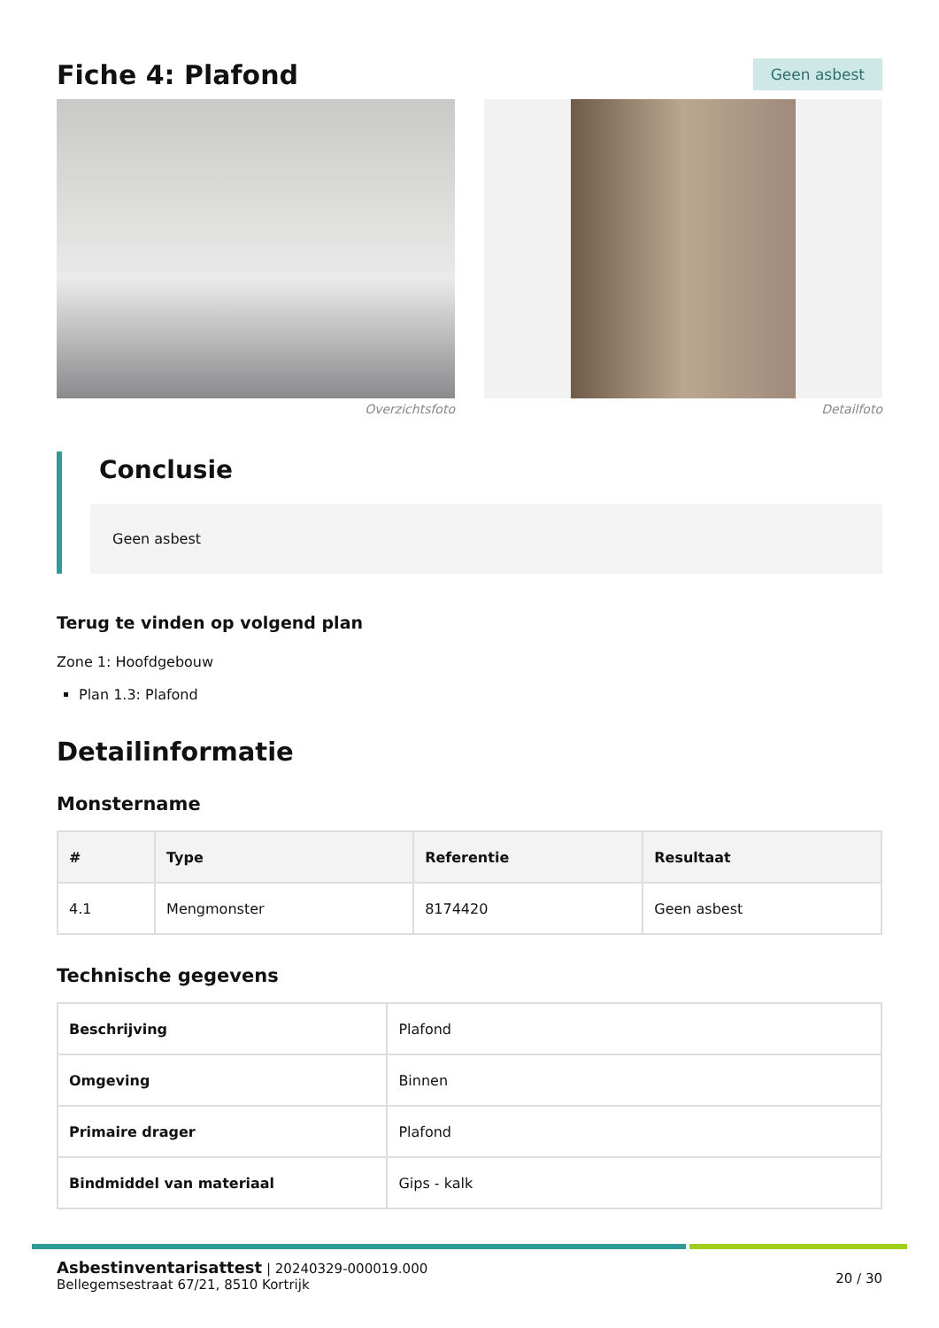Fiche 4: Plafond
Geen asbest
Overzichtsfoto Detailfoto
Conclusie
Geen asbest
Terug te vinden op volgend plan
Zone 1: Hoofdgebouw
Plan 1.3: Plafond
Detailinformatie
Monstername
| # | Type | Referentie | Resultaat |
| --- | --- | --- | --- |
| 4.1 | Mengmonster | 8174420 | Geen asbest |
Technische gegevens
| Beschrijving | Plafond |
| Omgeving | Binnen |
| Primaire drager | Plafond |
| Bindmiddel van materiaal | Gips - kalk |
Asbestinventarisattest | 20240329-000019.000
Bellegemsestraat 67/21, 8510 Kortrijk
20 / 30